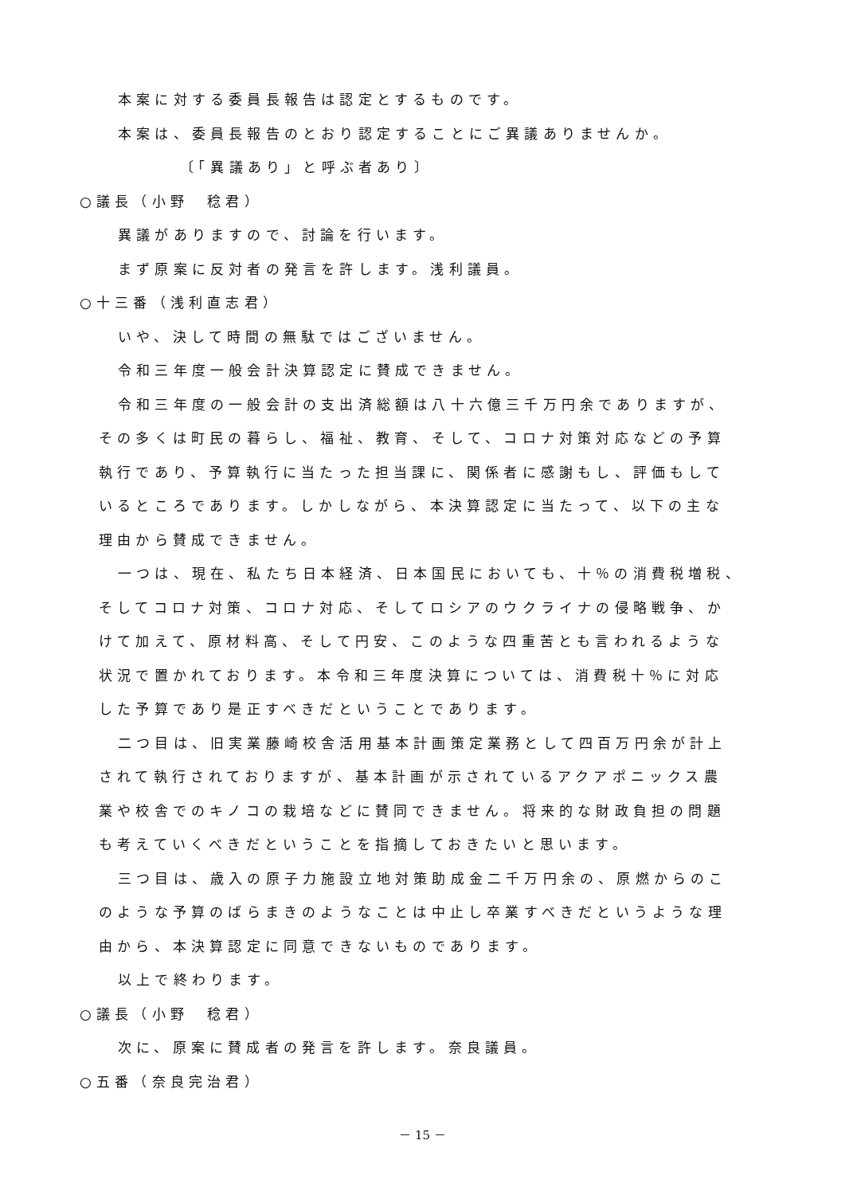本案に対する委員長報告は認定とするものです。
本案は、委員長報告のとおり認定することにご異議ありませんか。
〔「異議あり」と呼ぶ者あり〕
○議長（小野　稔君）
異議がありますので、討論を行います。
まず原案に反対者の発言を許します。浅利議員。
○十三番（浅利直志君）
いや、決して時間の無駄ではございません。
令和三年度一般会計決算認定に賛成できません。
令和三年度の一般会計の支出済総額は八十六億三千万円余でありますが、
その多くは町民の暮らし、福祉、教育、そして、コロナ対策対応などの予算
執行であり、予算執行に当たった担当課に、関係者に感謝もし、評価もして
いるところであります。しかしながら、本決算認定に当たって、以下の主な
理由から賛成できません。
一つは、現在、私たち日本経済、日本国民においても、十％の消費税増税、
そしてコロナ対策、コロナ対応、そしてロシアのウクライナの侵略戦争、か
けて加えて、原材料高、そして円安、このような四重苦とも言われるような
状況で置かれております。本令和三年度決算については、消費税十％に対応
した予算であり是正すべきだということであります。
二つ目は、旧実業藤崎校舎活用基本計画策定業務として四百万円余が計上
されて執行されておりますが、基本計画が示されているアクアポニックス農
業や校舎でのキノコの栽培などに賛同できません。将来的な財政負担の問題
も考えていくべきだということを指摘しておきたいと思います。
三つ目は、歳入の原子力施設立地対策助成金二千万円余の、原燃からのこ
のような予算のばらまきのようなことは中止し卒業すべきだというような理
由から、本決算認定に同意できないものであります。
以上で終わります。
○議長（小野　稔君）
次に、原案に賛成者の発言を許します。奈良議員。
○五番（奈良完治君）
－ 15 －